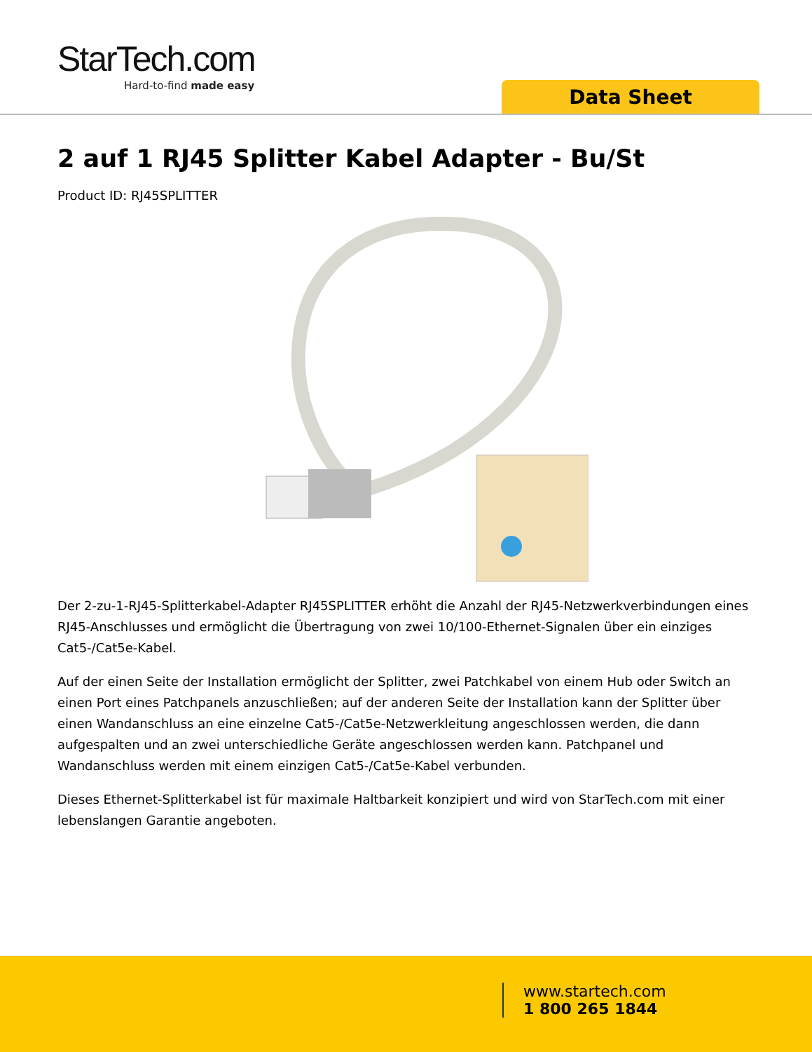StarTech.com
Hard-to-find made easy
Data Sheet
2 auf 1 RJ45 Splitter Kabel Adapter - Bu/St
Product ID: RJ45SPLITTER
Der 2-zu-1-RJ45-Splitterkabel-Adapter RJ45SPLITTER erhöht die Anzahl der RJ45-Netzwerkverbindungen eines RJ45-Anschlusses und ermöglicht die Übertragung von zwei 10/100-Ethernet-Signalen über ein einziges Cat5-/Cat5e-Kabel.
Auf der einen Seite der Installation ermöglicht der Splitter, zwei Patchkabel von einem Hub oder Switch an einen Port eines Patchpanels anzuschließen; auf der anderen Seite der Installation kann der Splitter über einen Wandanschluss an eine einzelne Cat5-/Cat5e-Netzwerkleitung angeschlossen werden, die dann aufgespalten und an zwei unterschiedliche Geräte angeschlossen werden kann. Patchpanel und Wandanschluss werden mit einem einzigen Cat5-/Cat5e-Kabel verbunden.
Dieses Ethernet-Splitterkabel ist für maximale Haltbarkeit konzipiert und wird von StarTech.com mit einer lebenslangen Garantie angeboten.
www.startech.com
1 800 265 1844